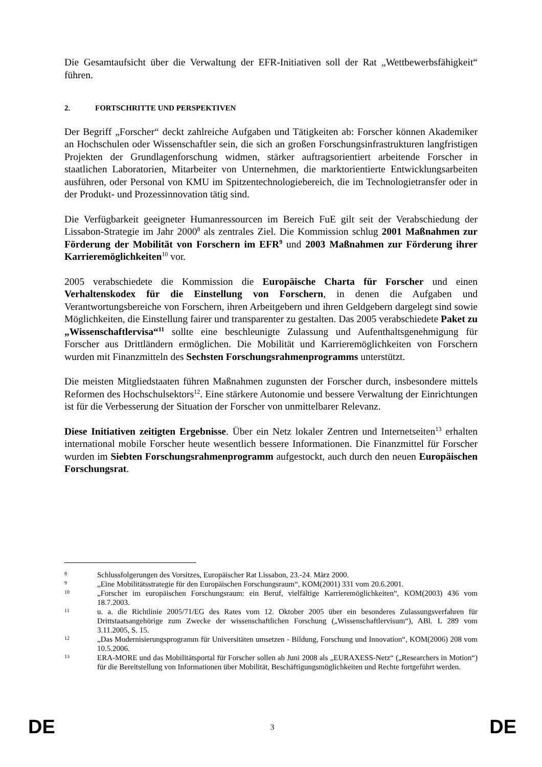Die Gesamtaufsicht über die Verwaltung der EFR-Initiativen soll der Rat „Wettbewerbsfähigkeit“ führen.
2. FORTSCHRITTE UND PERSPEKTIVEN
Der Begriff „Forscher“ deckt zahlreiche Aufgaben und Tätigkeiten ab: Forscher können Akademiker an Hochschulen oder Wissenschaftler sein, die sich an großen Forschungsinfrastrukturen langfristigen Projekten der Grundlagenforschung widmen, stärker auftragsorientiert arbeitende Forscher in staatlichen Laboratorien, Mitarbeiter von Unternehmen, die marktorientierte Entwicklungsarbeiten ausführen, oder Personal von KMU im Spitzentechnologiebereich, die im Technologietransfer oder in der Produkt- und Prozessinnovation tätig sind.
Die Verfügbarkeit geeigneter Humanressourcen im Bereich FuE gilt seit der Verabschiedung der Lissabon-Strategie im Jahr 2000<sup>8</sup> als zentrales Ziel. Die Kommission schlug 2001 Maßnahmen zur Förderung der Mobilität von Forschern im EFR<sup>9</sup> und 2003 Maßnahmen zur Förderung ihrer Karrieremöglichkeiten<sup>10</sup> vor.
2005 verabschiedete die Kommission die Europäische Charta für Forscher und einen Verhaltenskodex für die Einstellung von Forschern, in denen die Aufgaben und Verantwortungsbereiche von Forschern, ihren Arbeitgebern und ihren Geldgebern dargelegt sind sowie Möglichkeiten, die Einstellung fairer und transparenter zu gestalten. Das 2005 verabschiedete Paket zu „Wissenschaftlervisa“<sup>11</sup> sollte eine beschleunigte Zulassung und Aufenthaltsgenehmigung für Forscher aus Drittländern ermöglichen. Die Mobilität und Karrieremöglichkeiten von Forschern wurden mit Finanzmitteln des Sechsten Forschungsrahmenprogramms unterstützt.
Die meisten Mitgliedstaaten führen Maßnahmen zugunsten der Forscher durch, insbesondere mittels Reformen des Hochschulsektors<sup>12</sup>. Eine stärkere Autonomie und bessere Verwaltung der Einrichtungen ist für die Verbesserung der Situation der Forscher von unmittelbarer Relevanz.
Diese Initiativen zeitigten Ergebnisse. Über ein Netz lokaler Zentren und Internetseiten<sup>13</sup> erhalten international mobile Forscher heute wesentlich bessere Informationen. Die Finanzmittel für Forscher wurden im Siebten Forschungsrahmenprogramm aufgestockt, auch durch den neuen Europäischen Forschungsrat.
8
Schlussfolgerungen des Vorsitzes, Europäischer Rat Lissabon, 23.-24. März 2000.
9
„Eine Mobilitätsstrategie für den Europäischen Forschungsraum“, KOM(2001) 331 vom 20.6.2001.
10
„Forscher im europäischen Forschungsraum: ein Beruf, vielfältige Karrieremöglichkeiten“, KOM(2003) 436 vom 18.7.2003.
11
u. a. die Richtlinie 2005/71/EG des Rates vom 12. Oktober 2005 über ein besonderes Zulassungsverfahren für Drittstaatsangehörige zum Zwecke der wissenschaftlichen Forschung („Wissenschaftlervisum“), ABl. L 289 vom 3.11.2005, S. 15.
12
„Das Modernisierungsprogramm für Universitäten umsetzen - Bildung, Forschung und Innovation“, KOM(2006) 208 vom 10.5.2006.
13
ERA-MORE und das Mobilitätsportal für Forscher sollen ab Juni 2008 als „EURAXESS-Netz“ („Researchers in Motion“) für die Bereitstellung von Informationen über Mobilität, Beschäftigungsmöglichkeiten und Rechte fortgeführt werden.
DE 3 DE